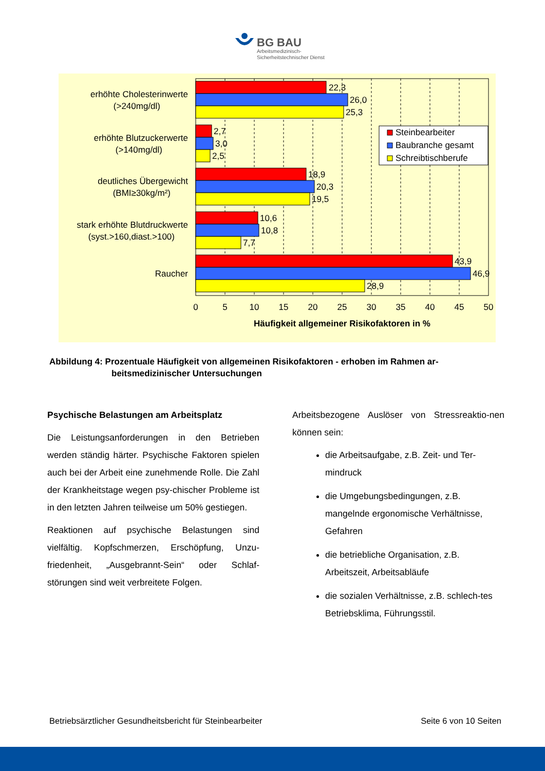BG BAU
Arbeitsmedizinisch-
Sicherheitstechnischer Dienst
22,3
26,0
25,3
2,7
3,0
2,5
18,9
20,3
19,5
10,6
10,8
7,7
43,9
46,9
28,9
erhöhte Cholesterinwerte
(>240mg/dl)
erhöhte Blutzuckerwerte
(>140mg/dl)
deutliches Übergewicht
(BMI≥30kg/m²)
stark erhöhte Blutdruckwerte
(syst.>160,diast.>100)
Raucher
0
5
10
15
20
25
30
35
40
45
50
Häufigkeit allgemeiner Risikofaktoren in %
Steinbearbeiter
Baubranche gesamt
Schreibtischberufe
Abbildung 4: Prozentuale Häufigkeit von allgemeinen Risikofaktoren - erhoben im Rahmen ar-
beitsmedizinischer Untersuchungen
Psychische Belastungen am Arbeitsplatz
Die Leistungsanforderungen in den Betrieben werden ständig härter. Psychische Faktoren spielen auch bei der Arbeit eine zunehmende Rolle. Die Zahl der Krankheitstage wegen psy-chischer Probleme ist in den letzten Jahren teilweise um 50% gestiegen.
Reaktionen auf psychische Belastungen sind vielfältig. Kopfschmerzen, Erschöpfung, Unzu-friedenheit, „Ausgebrannt-Sein“ oder Schlaf-störungen sind weit verbreitete Folgen.
Arbeitsbezogene Auslöser von Stressreaktio-nen können sein:
die Arbeitsaufgabe, z.B. Zeit- und Ter-mindruck
die Umgebungsbedingungen, z.B. mangelnde ergonomische Verhältnisse, Gefahren
die betriebliche Organisation, z.B. Arbeitszeit, Arbeitsabläufe
die sozialen Verhältnisse, z.B. schlech-tes Betriebsklima, Führungsstil.
Betriebsärztlicher Gesundheitsbericht für Steinbearbeiter Seite 6 von 10 Seiten